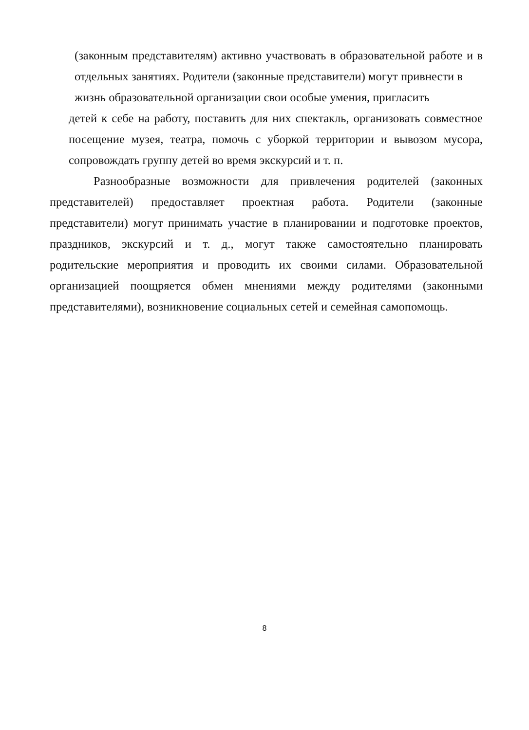(законным представителям) активно участвовать в образовательной работе и в отдельных занятиях. Родители (законные представители) могут привнести в
жизнь образовательной организации свои особые умения, пригласить
детей к себе на работу, поставить для них спектакль, организовать совместное посещение музея, театра, помочь с уборкой территории и вывозом мусора, сопровождать группу детей во время экскурсий и т. п.
Разнообразные возможности для привлечения родителей (законных представителей) предоставляет проектная работа. Родители (законные представители) могут принимать участие в планировании и подготовке проектов, праздников, экскурсий и т. д., могут также самостоятельно планировать родительские мероприятия и проводить их своими силами. Образовательной организацией поощряется обмен мнениями между родителями (законными представителями), возникновение социальных сетей и семейная самопомощь.
8